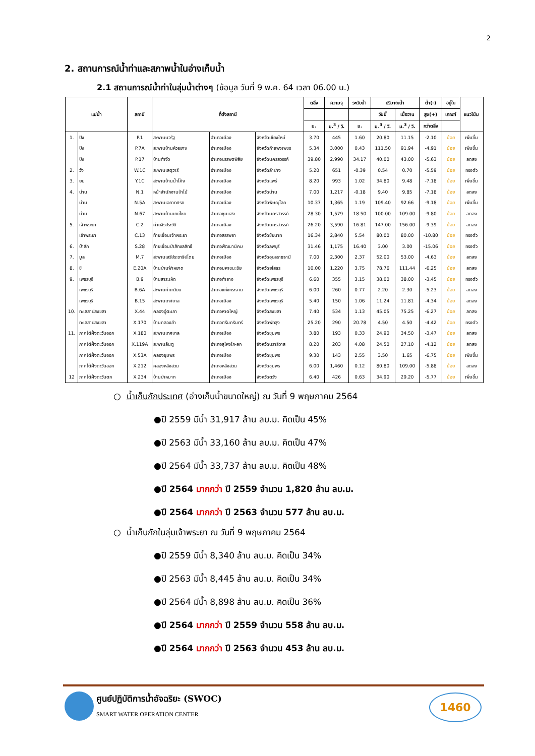2
2. สถานการณ์น้ำท่าและสภาพน้ำในอ่างเก็บน้ำ
2.1 สถานการณ์น้ำท่าในลุ่มน้ำต่างๆ (ข้อมูล วันที่ 9 พ.ค. 64 เวลา 06.00 น.)
| แม่น้ำ | | สถานี | ที่ตั้งสถานี | | | ตลิ่ง | ความจุ | ระดับน้ำ | ปริมาณน้ำ | | ต่ำ(-) | อยู่ใน | แนวโน้ม |
| --- | --- | --- | --- | --- | --- | --- | --- | --- | --- | --- | --- | --- | --- |
| | | | | | | | | | วันนี้ | เมื่อวาน | สูง(+) | เกณฑ์ | |
| | | | | | | ม. | ม.<sup>3</sup> / วิ. | ม. | ม.<sup>3</sup> / วิ. | ม.<sup>3</sup> / วิ. | กว่าตลิ่ง | | |
| 1. | ปิง | P.1 | สะพานนวรัฐ | อำเภอเมือง | จังหวัดเชียงใหม่ | 3.70 | 445 | 1.60 | 20.80 | 11.15 | -2.10 | น้อย | เพิ่มขึ้น |
| | ปิง | P.7A | สะพานบ้านห้วยยาง | อำเภอเมือง | จังหวัดกำแพงเพชร | 5.34 | 3,000 | 0.43 | 111.50 | 91.94 | -4.91 | น้อย | เพิ่มขึ้น |
| | ปิง | P.17 | บ้านท่างิ้ว | อำเภอบรรพตพิสัย | จังหวัดนครสวรรค์ | 39.80 | 2,990 | 34.17 | 40.00 | 43.00 | -5.63 | น้อย | ลดลง |
| 2. | วัง | W.1C | สะพานเสตุวารี | อำเภอเมือง | จังหวัดลำปาง | 5.20 | 651 | -0.39 | 0.54 | 0.70 | -5.59 | น้อย | ทรงตัว |
| 3. | ยม | Y.1C | สะพานบ้านน้ำโค้ง | อำเภอเมือง | จังหวัดแพร่ | 8.20 | 993 | 1.02 | 34.80 | 9.48 | -7.18 | น้อย | เพิ่มขึ้น |
| 4. | น่าน | N.1 | หน้าสำนักงานป่าไม้ | อำเภอเมือง | จังหวัดน่าน | 7.00 | 1,217 | -0.18 | 9.40 | 9.85 | -7.18 | น้อย | ลดลง |
| | น่าน | N.5A | สะพานเอกาทศรถ | อำเภอเมือง | จังหวัดพิษณุโลก | 10.37 | 1,365 | 1.19 | 109.40 | 92.66 | -9.18 | น้อย | เพิ่มขึ้น |
| | น่าน | N.67 | สะพานบ้านเกยไชย | อำเภอชุมแสง | จังหวัดนครสวรรค์ | 28.30 | 1,579 | 18.50 | 100.00 | 109.00 | -9.80 | น้อย | ลดลง |
| 5. | เจ้าพระยา | C.2 | ค่ายจิรประวัติ | อำเภอเมือง | จังหวัดนครสวรรค์ | 26.20 | 3,590 | 16.81 | 147.00 | 156.00 | -9.39 | น้อย | ลดลง |
| | เจ้าพระยา | C.13 | ท้ายเขื่อนเจ้าพระยา | อำเภอสรรพยา | จังหวัดชัยนาท | 16.34 | 2,840 | 5.54 | 80.00 | 80.00 | -10.80 | น้อย | ทรงตัว |
| 6. | ป่าสัก | S.28 | ท้ายเขื่อนป่าสักชลสิทธิ์ | อำเภอพัฒนานิคม | จังหวัดลพบุรี | 31.46 | 1,175 | 16.40 | 3.00 | 3.00 | -15.06 | น้อย | ทรงตัว |
| 7. | มูล | M.7 | สะพานเสรีประชาธิปไตย | อำเภอเมือง | จังหวัดอุบลราชธานี | 7.00 | 2,300 | 2.37 | 52.00 | 53.00 | -4.63 | น้อย | ลดลง |
| 8. | ชี | E.20A | บ้านบ้านฟ้าหยาด | อำเภอมหาชนะชัย | จังหวัดยโสธร | 10.00 | 1,220 | 3.75 | 78.76 | 111.44 | -6.25 | น้อย | ลดลง |
| 9. | เพชรบุรี | B.9 | บ้านสาระเห็ด | อำเภอท่ายาง | จังหวัดเพชรบุรี | 6.60 | 355 | 3.15 | 38.00 | 38.00 | -3.45 | น้อย | ทรงตัว |
| | เพชรบุรี | B.6A | สะพานท่าเกวียน | อำเภอแก่งกระจาน | จังหวัดเพชรบุรี | 6.00 | 260 | 0.77 | 2.20 | 2.30 | -5.23 | น้อย | ลดลง |
| | เพชรบุรี | B.15 | สะพานเทศบาล | อำเภอเมือง | จังหวัดเพชรบุรี | 5.40 | 150 | 1.06 | 11.24 | 11.81 | -4.34 | น้อย | ลดลง |
| 10. | ทะเลสาปสงขลา | X.44 | คลองอู่ตะเภา | อำเภอหาดใหญ่ | จังหวัดสงขลา | 7.40 | 534 | 1.13 | 45.05 | 75.25 | -6.27 | น้อย | ลดลง |
| | ทะเลสาปสงขลา | X.170 | บ้านคลองลำ | อำเภอศรีนครินทร์ | จังหวัดพัทลุง | 25.20 | 290 | 20.78 | 4.50 | 4.50 | -4.42 | น้อย | ทรงตัว |
| 11. | ภาคใต้ฝั่งตะวันออก | X.180 | สะพานเทศบาล | อำเภอเมือง | จังหวัดชุมพร | 3.80 | 193 | 0.33 | 24.90 | 34.50 | -3.47 | น้อย | ลดลง |
| | ภาคใต้ฝั่งตะวันออก | X.119A | สะพานลันตู | อำเภอสุไหงโก-ลก | จังหวัดนราธิวาส | 8.20 | 203 | 4.08 | 24.50 | 27.10 | -4.12 | น้อย | ลดลง |
| | ภาคใต้ฝั่งตะวันออก | X.53A | คลองชุมพร | อำเภอเมือง | จังหวัดชุมพร | 9.30 | 143 | 2.55 | 3.50 | 1.65 | -6.75 | น้อย | เพิ่มขึ้น |
| | ภาคใต้ฝั่งตะวันออก | X.212 | คลองหลังสวน | อำเภอหลังสวน | จังหวัดชุมพร | 6.00 | 1,460 | 0.12 | 80.80 | 109.00 | -5.88 | น้อย | ลดลง |
| 12 | ภาคใต้ฝั่งตะวันตก | X.234 | บ้านป่าหมาก | อำเภอเมือง | จังหวัดตรัง | 6.40 | 426 | 0.63 | 34.90 | 29.20 | -5.77 | น้อย | เพิ่มขึ้น |
○ น้ำเก็บกักประเทศ (อ่างเก็บน้ำขนาดใหญ่) ณ วันที่ 9 พฤษภาคม 2564
●ปี 2559 มีน้ำ 31,917 ล้าน ลบ.ม. คิดเป็น 45%
●ปี 2563 มีน้ำ 33,160 ล้าน ลบ.ม. คิดเป็น 47%
●ปี 2564 มีน้ำ 33,737 ล้าน ลบ.ม. คิดเป็น 48%
●ปี 2564 มากกว่า ปี 2559 จำนวน 1,820 ล้าน ลบ.ม.
●ปี 2564 มากกว่า ปี 2563 จำนวน 577 ล้าน ลบ.ม.
○ น้ำเก็บกักในลุ่มเจ้าพระยา ณ วันที่ 9 พฤษภาคม 2564
●ปี 2559 มีน้ำ 8,340 ล้าน ลบ.ม. คิดเป็น 34%
●ปี 2563 มีน้ำ 8,445 ล้าน ลบ.ม. คิดเป็น 34%
●ปี 2564 มีน้ำ 8,898 ล้าน ลบ.ม. คิดเป็น 36%
●ปี 2564 มากกว่า ปี 2559 จำนวน 558 ล้าน ลบ.ม.
●ปี 2564 มากกว่า ปี 2563 จำนวน 453 ล้าน ลบ.ม.
ศูนย์ปฏิบัติการน้ำอัจฉริยะ (SWOC)
SMART WATER OPERATION CENTER
1460